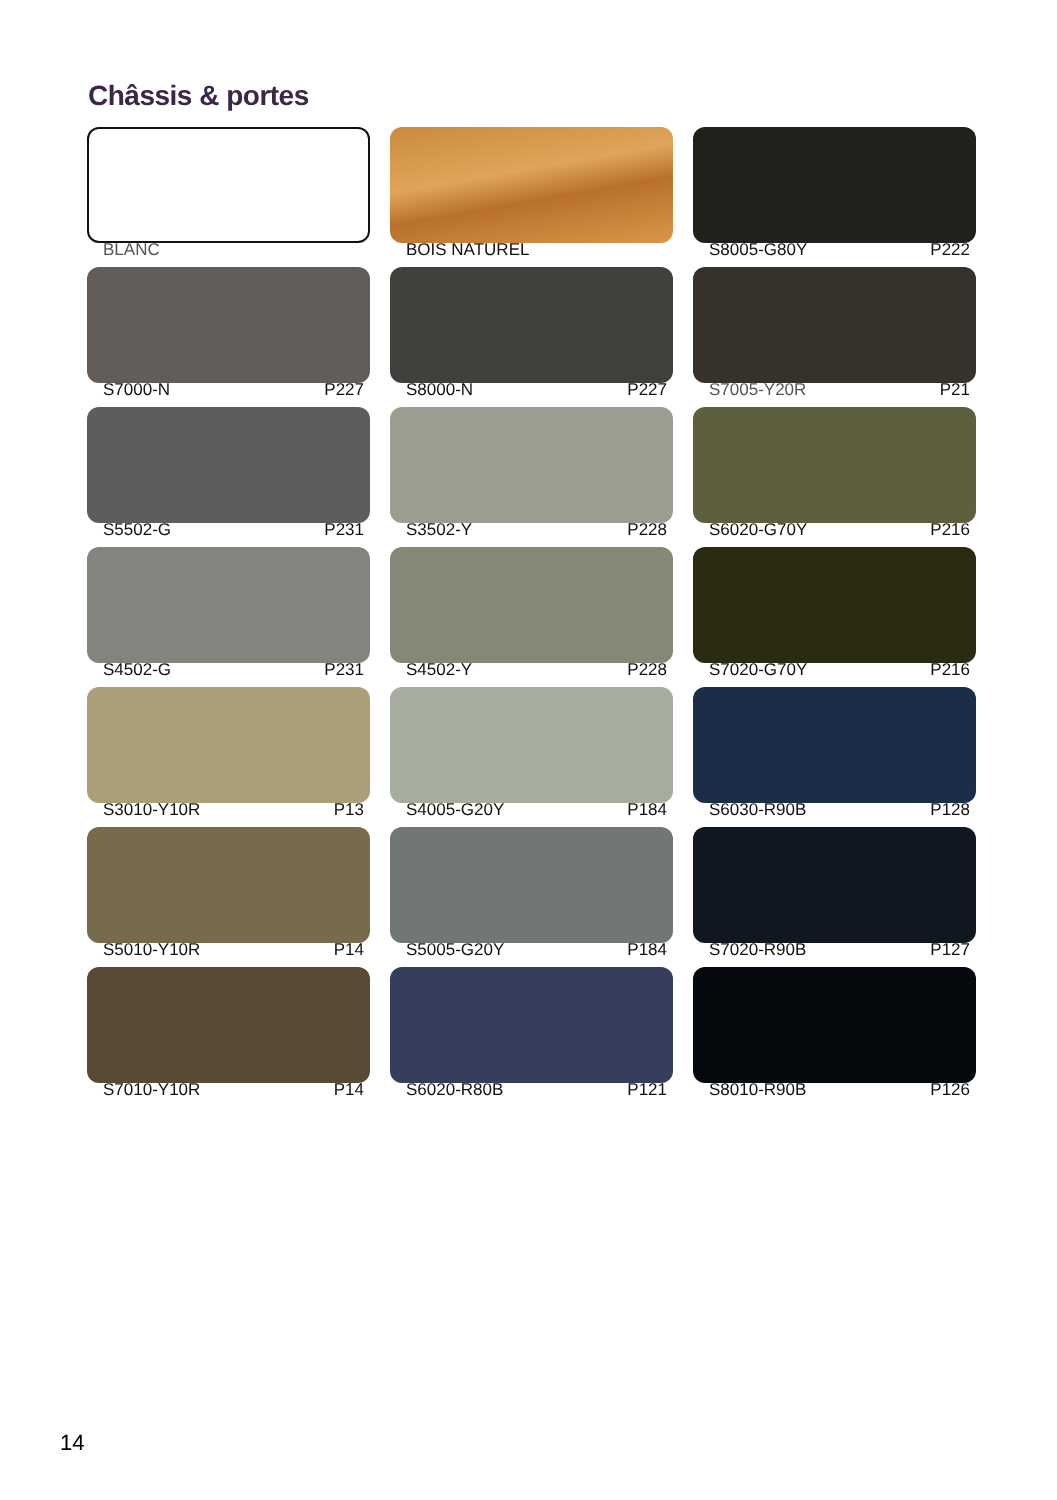Châssis & portes
BLANC
BOIS NATUREL
S8005-G80Y P222
S7000-N P227
S8000-N P227
S7005-Y20R P21
S5502-G P231
S3502-Y P228
S6020-G70Y P216
S4502-G P231
S4502-Y P228
S7020-G70Y P216
S3010-Y10R P13
S4005-G20Y P184
S6030-R90B P128
S5010-Y10R P14
S5005-G20Y P184
S7020-R90B P127
S7010-Y10R P14
S6020-R80B P121
S8010-R90B P126
14